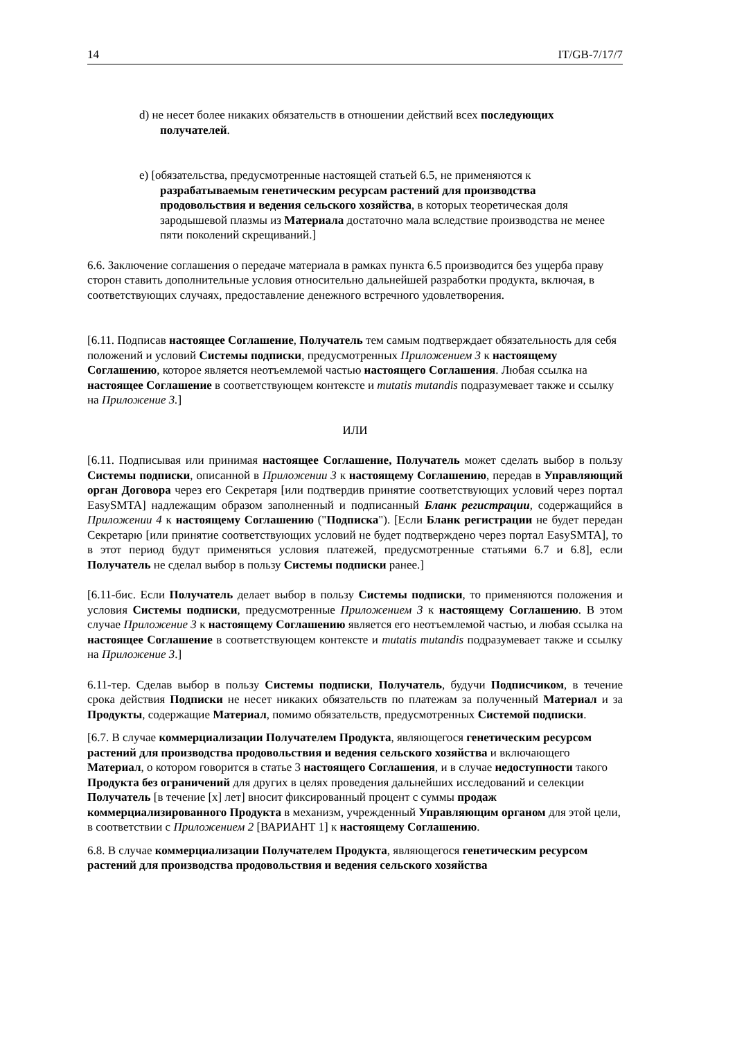14 IT/GB-7/17/7
d) не несет более никаких обязательств в отношении действий всех последующих получателей.
e) [обязательства, предусмотренные настоящей статьей 6.5, не применяются к разрабатываемым генетическим ресурсам растений для производства продовольствия и ведения сельского хозяйства, в которых теоретическая доля зародышевой плазмы из Материала достаточно мала вследствие производства не менее пяти поколений скрещиваний.]
6.6. Заключение соглашения о передаче материала в рамках пункта 6.5 производится без ущерба праву сторон ставить дополнительные условия относительно дальнейшей разработки продукта, включая, в соответствующих случаях, предоставление денежного встречного удовлетворения.
[6.11. Подписав настоящее Соглашение, Получатель тем самым подтверждает обязательность для себя положений и условий Системы подписки, предусмотренных Приложением 3 к настоящему Соглашению, которое является неотъемлемой частью настоящего Соглашения. Любая ссылка на настоящее Соглашение в соответствующем контексте и mutatis mutandis подразумевает также и ссылку на Приложение 3.]
ИЛИ
[6.11. Подписывая или принимая настоящее Соглашение, Получатель может сделать выбор в пользу Системы подписки, описанной в Приложении 3 к настоящему Соглашению, передав в Управляющий орган Договора через его Секретаря [или подтвердив принятие соответствующих условий через портал EasySMTA] надлежащим образом заполненный и подписанный Бланк регистрации, содержащийся в Приложении 4 к настоящему Соглашению ("Подписка"). [Если Бланк регистрации не будет передан Секретарю [или принятие соответствующих условий не будет подтверждено через портал EasySMTA], то в этот период будут применяться условия платежей, предусмотренные статьями 6.7 и 6.8], если Получатель не сделал выбор в пользу Системы подписки ранее.]
[6.11-бис. Если Получатель делает выбор в пользу Системы подписки, то применяются положения и условия Системы подписки, предусмотренные Приложением 3 к настоящему Соглашению. В этом случае Приложение 3 к настоящему Соглашению является его неотъемлемой частью, и любая ссылка на настоящее Соглашение в соответствующем контексте и mutatis mutandis подразумевает также и ссылку на Приложение 3.]
6.11-тер. Сделав выбор в пользу Системы подписки, Получатель, будучи Подписчиком, в течение срока действия Подписки не несет никаких обязательств по платежам за полученный Материал и за Продукты, содержащие Материал, помимо обязательств, предусмотренных Системой подписки.
[6.7. В случае коммерциализации Получателем Продукта, являющегося генетическим ресурсом растений для производства продовольствия и ведения сельского хозяйства и включающего Материал, о котором говорится в статье 3 настоящего Соглашения, и в случае недоступности такого Продукта без ограничений для других в целях проведения дальнейших исследований и селекции Получатель [в течение [x] лет] вносит фиксированный процент с суммы продаж коммерциализированного Продукта в механизм, учрежденный Управляющим органом для этой цели, в соответствии с Приложением 2 [ВАРИАНТ 1] к настоящему Соглашению.
6.8. В случае коммерциализации Получателем Продукта, являющегося генетическим ресурсом растений для производства продовольствия и ведения сельского хозяйства